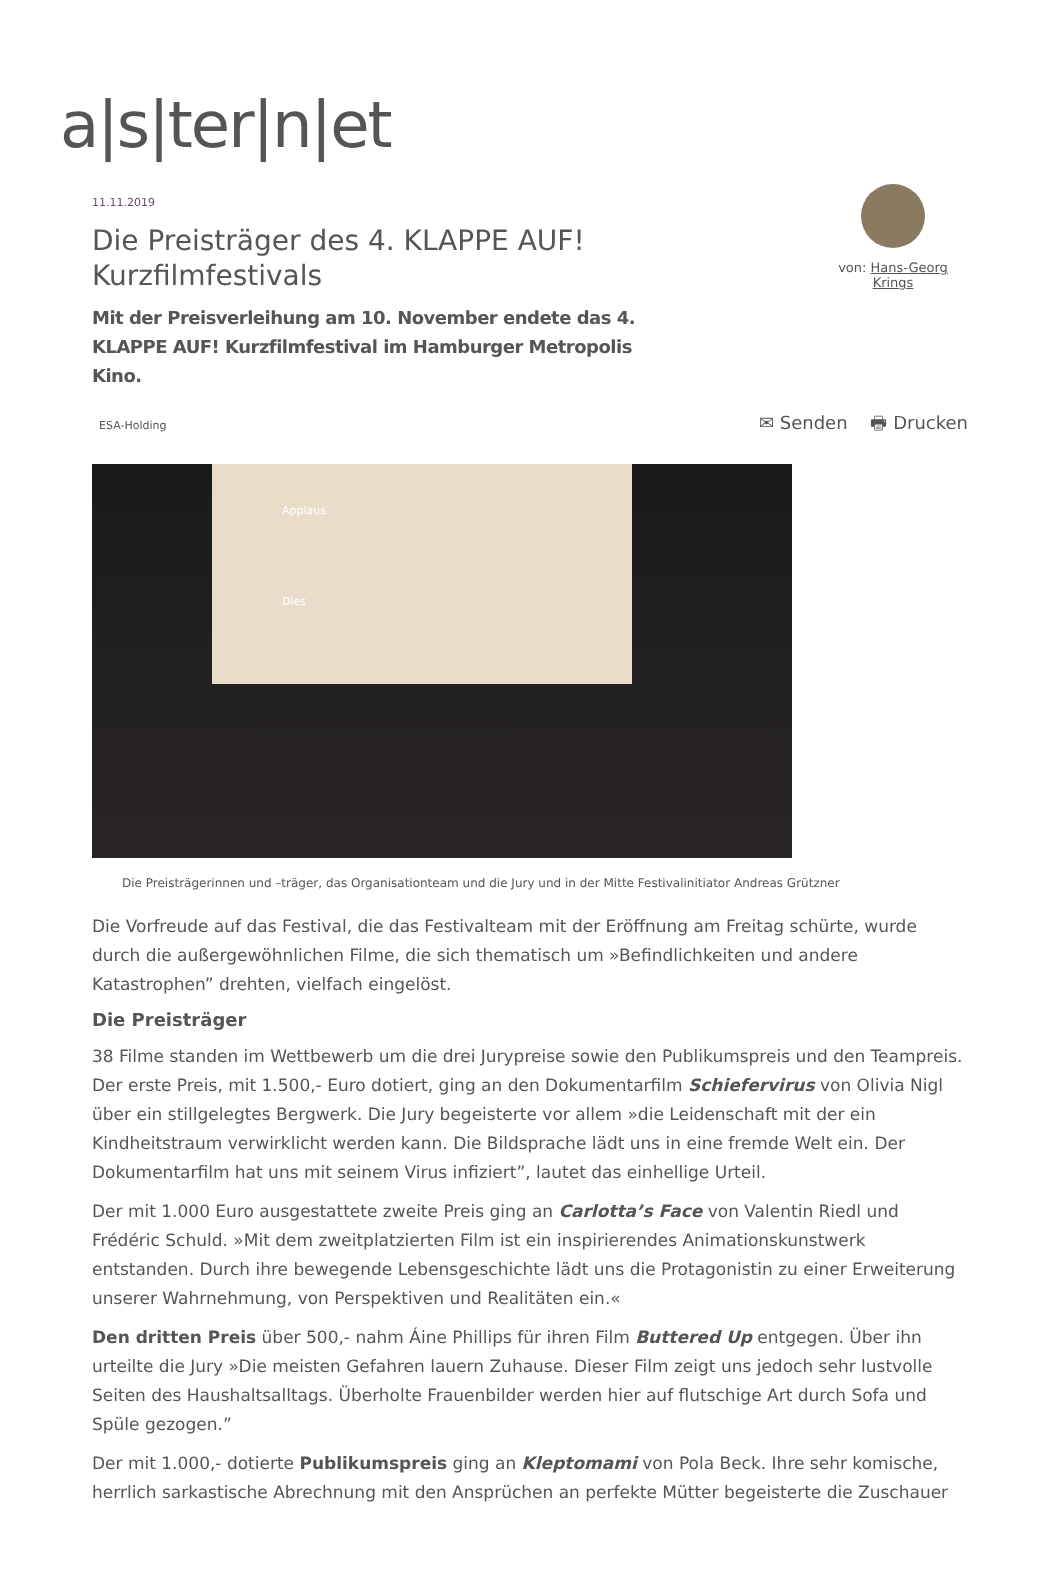a|s|ter|n|et
von: Hans-Georg Krings
11.11.2019
Die Preisträger des 4. KLAPPE AUF! Kurzfilmfestivals
Mit der Preisverleihung am 10. November endete das 4. KLAPPE AUF! Kurzfilmfestival im Hamburger Metropolis Kino.
ESA-Holding ✉ Senden 🖶 Drucken
Applaus
Dies
Die Preisträgerinnen und –träger, das Organisationteam und die Jury und in der Mitte Festivalinitiator Andreas Grützner
Die Vorfreude auf das Festival, die das Festivalteam mit der Eröffnung am Freitag schürte, wurde durch die außergewöhnlichen Filme, die sich thematisch um »Befindlichkeiten und andere Katastrophen” drehten, vielfach eingelöst.
Die Preisträger
38 Filme standen im Wettbewerb um die drei Jurypreise sowie den Publikumspreis und den Teampreis. Der erste Preis, mit 1.500,- Euro dotiert, ging an den Dokumentarfilm Schiefervirus von Olivia Nigl über ein stillgelegtes Bergwerk. Die Jury begeisterte vor allem »die Leidenschaft mit der ein Kindheitstraum verwirklicht werden kann. Die Bildsprache lädt uns in eine fremde Welt ein. Der Dokumentarfilm hat uns mit seinem Virus infiziert”, lautet das einhellige Urteil.
Der mit 1.000 Euro ausgestattete zweite Preis ging an Carlotta’s Face von Valentin Riedl und Frédéric Schuld. »Mit dem zweitplatzierten Film ist ein inspirierendes Animationskunstwerk entstanden. Durch ihre bewegende Lebensgeschichte lädt uns die Protagonistin zu einer Erweiterung unserer Wahrnehmung, von Perspektiven und Realitäten ein.«
Den dritten Preis über 500,- nahm Áine Phillips für ihren Film Buttered Up entgegen. Über ihn urteilte die Jury »Die meisten Gefahren lauern Zuhause. Dieser Film zeigt uns jedoch sehr lustvolle Seiten des Haushaltsalltags. Überholte Frauenbilder werden hier auf flutschige Art durch Sofa und Spüle gezogen.”
Der mit 1.000,- dotierte Publikumspreis ging an Kleptomami von Pola Beck. Ihre sehr komische, herrlich sarkastische Abrechnung mit den Ansprüchen an perfekte Mütter begeisterte die Zuschauer